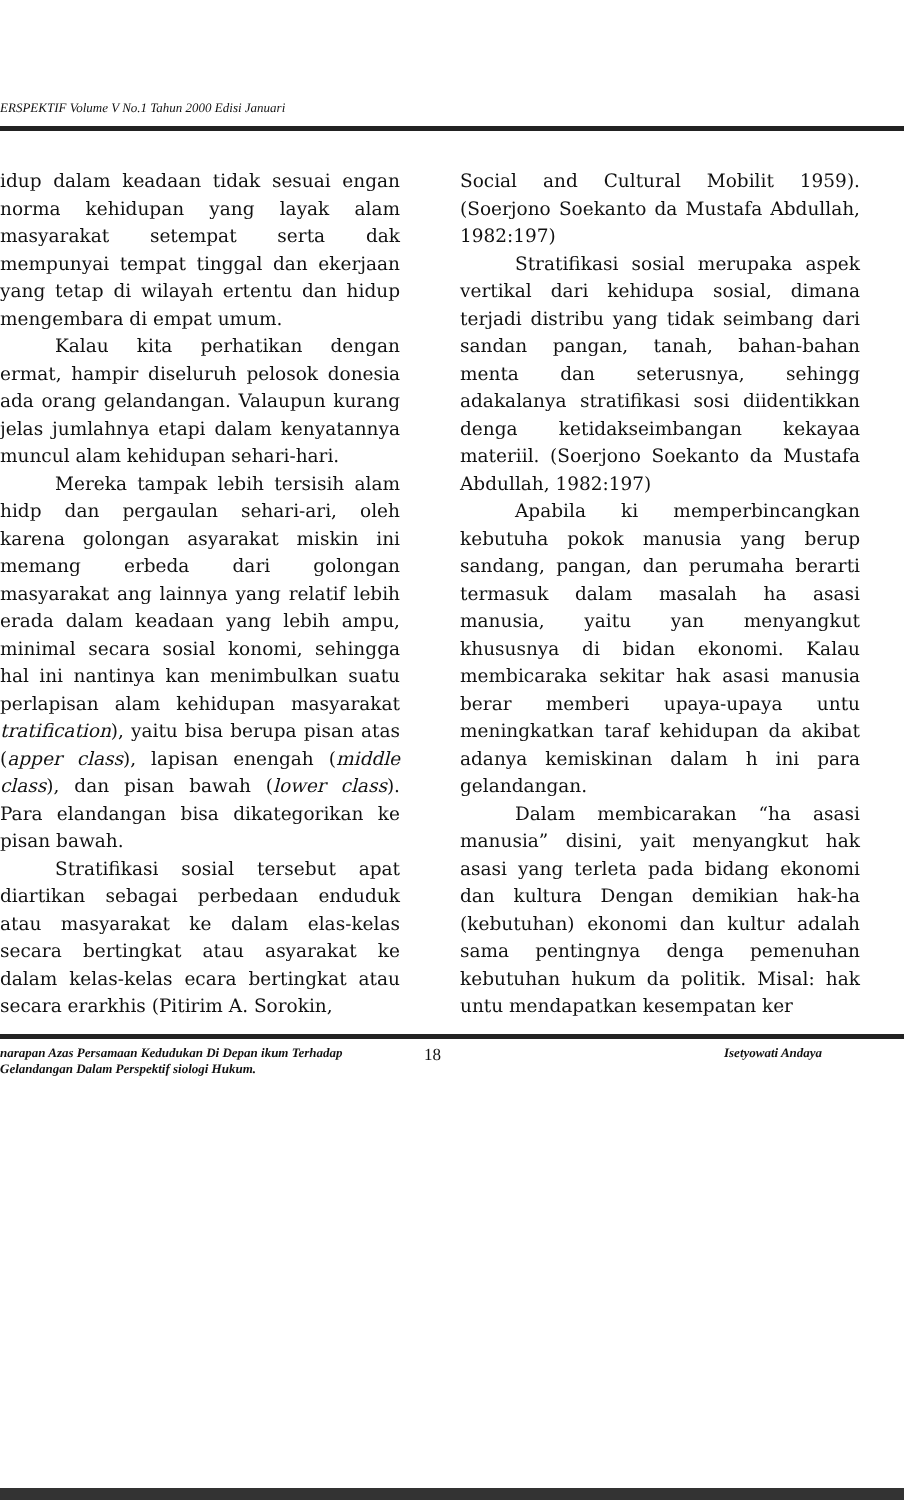ERSPEKTIF Volume V No.1 Tahun 2000 Edisi Januari
idup dalam keadaan tidak sesuai engan norma kehidupan yang layak alam masyarakat setempat serta dak mempunyai tempat tinggal dan ekerjaan yang tetap di wilayah ertentu dan hidup mengembara di empat umum.
Kalau kita perhatikan dengan ermat, hampir diseluruh pelosok donesia ada orang gelandangan. Valaupun kurang jelas jumlahnya etapi dalam kenyatannya muncul alam kehidupan sehari-hari.
Mereka tampak lebih tersisih alam hidp dan pergaulan sehari-ari, oleh karena golongan asyarakat miskin ini memang erbeda dari golongan masyarakat ang lainnya yang relatif lebih erada dalam keadaan yang lebih ampu, minimal secara sosial konomi, sehingga hal ini nantinya kan menimbulkan suatu perlapisan alam kehidupan masyarakat tratification), yaitu bisa berupa pisan atas (apper class), lapisan enengah (middle class), dan pisan bawah (lower class). Para elandangan bisa dikategorikan ke pisan bawah.
Stratifikasi sosial tersebut apat diartikan sebagai perbedaan enduduk atau masyarakat ke dalam elas-kelas secara bertingkat atau asyarakat ke dalam kelas-kelas ecara bertingkat atau secara erarkhis (Pitirim A. Sorokin,
Social and Cultural Mobilit 1959). (Soerjono Soekanto da Mustafa Abdullah, 1982:197)
Stratifikasi sosial merupaka aspek vertikal dari kehidupa sosial, dimana terjadi distribu yang tidak seimbang dari sandan pangan, tanah, bahan-bahan menta dan seterusnya, sehingg adakalanya stratifikasi sosi diidentikkan denga ketidakseimbangan kekayaa materiil. (Soerjono Soekanto da Mustafa Abdullah, 1982:197)
Apabila ki memperbincangkan kebutuha pokok manusia yang berup sandang, pangan, dan perumaha berarti termasuk dalam masalah ha asasi manusia, yaitu yan menyangkut khususnya di bidan ekonomi. Kalau membicaraka sekitar hak asasi manusia berar memberi upaya-upaya untu meningkatkan taraf kehidupan da akibat adanya kemiskinan dalam h ini para gelandangan.
Dalam membicarakan “ha asasi manusia” disini, yait menyangkut hak asasi yang terleta pada bidang ekonomi dan kultura Dengan demikian hak-ha (kebutuhan) ekonomi dan kultur adalah sama pentingnya denga pemenuhan kebutuhan hukum da politik. Misal: hak untu mendapatkan kesempatan ker
narapan Azas Persamaan Kedudukan Di Depan ikum Terhadap Gelandangan Dalam Perspektif siologi Hukum.
18
Isetyowati Andaya